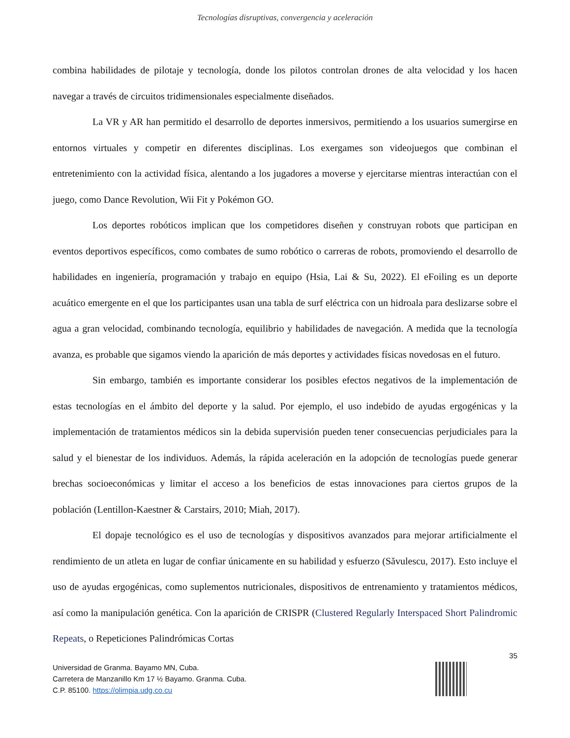Tecnologías disruptivas, convergencia y aceleración
combina habilidades de pilotaje y tecnología, donde los pilotos controlan drones de alta velocidad y los hacen navegar a través de circuitos tridimensionales especialmente diseñados.
La VR y AR han permitido el desarrollo de deportes inmersivos, permitiendo a los usuarios sumergirse en entornos virtuales y competir en diferentes disciplinas. Los exergames son videojuegos que combinan el entretenimiento con la actividad física, alentando a los jugadores a moverse y ejercitarse mientras interactúan con el juego, como Dance Revolution, Wii Fit y Pokémon GO.
Los deportes robóticos implican que los competidores diseñen y construyan robots que participan en eventos deportivos específicos, como combates de sumo robótico o carreras de robots, promoviendo el desarrollo de habilidades en ingeniería, programación y trabajo en equipo (Hsia, Lai & Su, 2022). El eFoiling es un deporte acuático emergente en el que los participantes usan una tabla de surf eléctrica con un hidroala para deslizarse sobre el agua a gran velocidad, combinando tecnología, equilibrio y habilidades de navegación. A medida que la tecnología avanza, es probable que sigamos viendo la aparición de más deportes y actividades físicas novedosas en el futuro.
Sin embargo, también es importante considerar los posibles efectos negativos de la implementación de estas tecnologías en el ámbito del deporte y la salud. Por ejemplo, el uso indebido de ayudas ergogénicas y la implementación de tratamientos médicos sin la debida supervisión pueden tener consecuencias perjudiciales para la salud y el bienestar de los individuos. Además, la rápida aceleración en la adopción de tecnologías puede generar brechas socioeconómicas y limitar el acceso a los beneficios de estas innovaciones para ciertos grupos de la población (Lentillon-Kaestner & Carstairs, 2010; Miah, 2017).
El dopaje tecnológico es el uso de tecnologías y dispositivos avanzados para mejorar artificialmente el rendimiento de un atleta en lugar de confiar únicamente en su habilidad y esfuerzo (Săvulescu, 2017). Esto incluye el uso de ayudas ergogénicas, como suplementos nutricionales, dispositivos de entrenamiento y tratamientos médicos, así como la manipulación genética. Con la aparición de CRISPR (Clustered Regularly Interspaced Short Palindromic Repeats, o Repeticiones Palindrómicas Cortas
35
Universidad de Granma. Bayamo MN, Cuba.
Carretera de Manzanillo Km 17 ½ Bayamo. Granma. Cuba.
C.P. 85100. https://olimpia.udg.co.cu